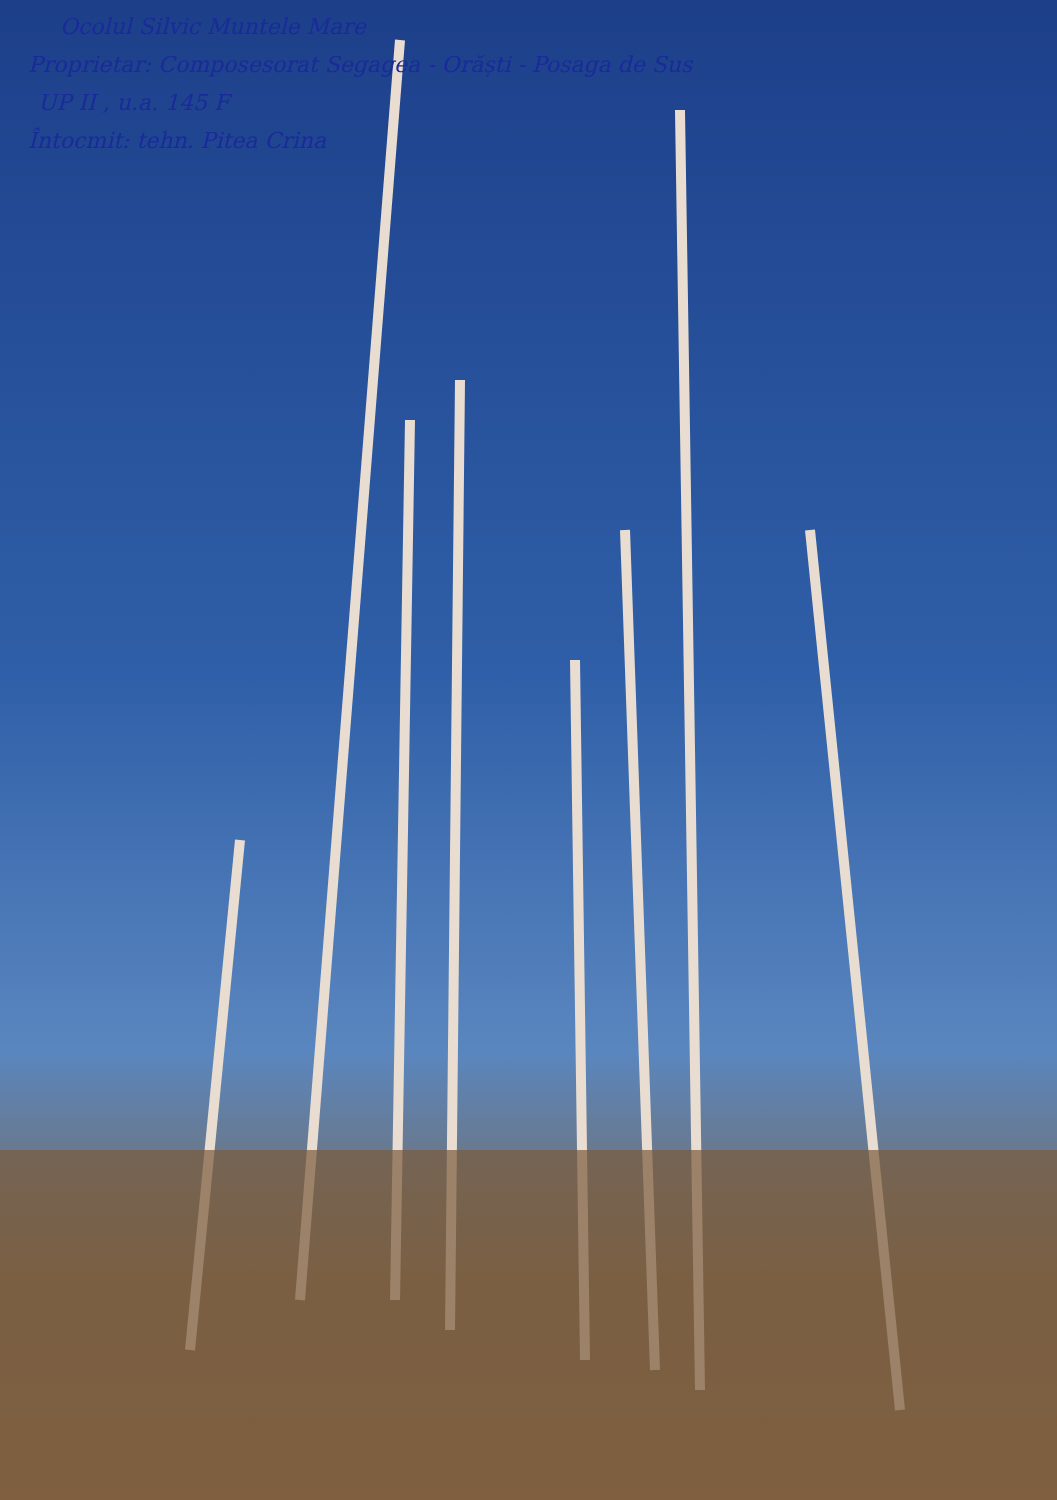Ocolul Silvic Muntele Mare
Proprietar: Composesorat Segagea - Orăști - Posaga de Sus
UP II , u.a. 145 F
Întocmit: tehn. Pitea Crina